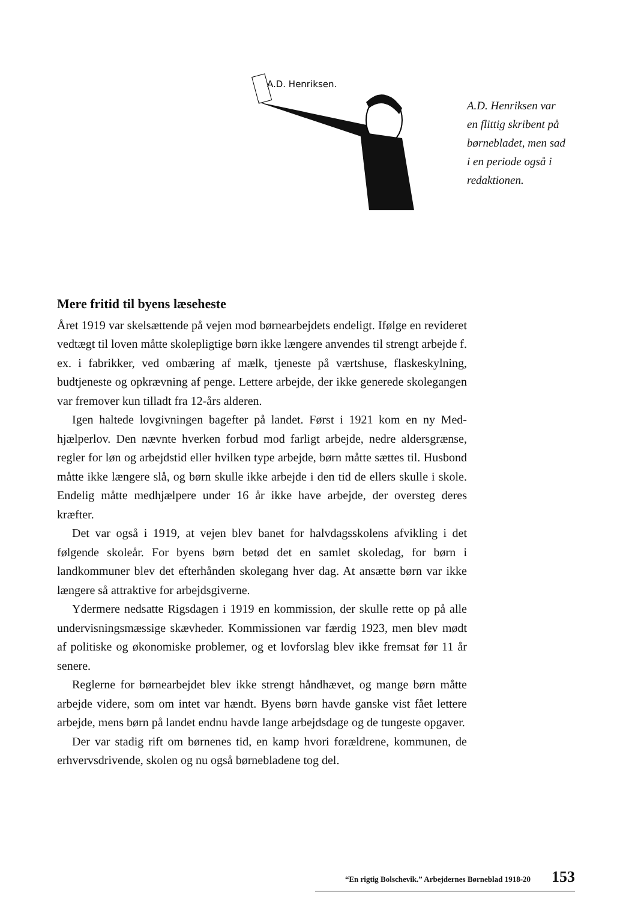A.D. Henriksen.
A.D. Henriksen var en flittig skribent på børne­bladet, men sad i en periode også i redaktionen.
Mere fritid til byens læseheste
Året 1919 var skelsættende på vejen mod børnearbejdets endeligt. Ifølge en revideret vedtægt til loven måtte skolepligtige børn ikke længere anvendes til strengt arbejde f. ex. i fabrikker, ved ombæring af mælk, tjeneste på værtshuse, flaskeskylning, budtjeneste og opkrævning af penge. Lettere arbejde, der ikke generede skolegangen var fremover kun tilladt fra 12-års alderen.
Igen haltede lovgivningen bagefter på landet. Først i 1921 kom en ny Med­hjælperlov. Den nævnte hverken forbud mod farligt arbejde, nedre alders­grænse, regler for løn og arbejdstid eller hvilken type arbejde, børn måtte sættes til. Husbond måtte ikke længere slå, og børn skulle ikke arbejde i den tid de ellers skulle i skole. Endelig måtte medhjælpere under 16 år ikke have arbejde, der oversteg deres kræfter.
Det var også i 1919, at vejen blev banet for halvdagsskolens afvikling i det følgende skoleår. For byens børn betød det en samlet skoledag, for børn i landkommuner blev det efterhånden skolegang hver dag. At ansætte børn var ikke længere så attraktive for arbejdsgiverne.
Ydermere nedsatte Rigsdagen i 1919 en kommission, der skulle rette op på alle undervisningsmæssige skævheder. Kommissionen var færdig 1923, men blev mødt af politiske og økonomiske problemer, og et lovforslag blev ikke fremsat før 11 år senere.
Reglerne for børnearbejdet blev ikke strengt håndhævet, og mange børn måtte arbejde videre, som om intet var hændt. Byens børn havde ganske vist fået lettere arbejde, mens børn på landet endnu havde lange arbejdsdage og de tungeste opgaver.
Der var stadig rift om børnenes tid, en kamp hvori forældrene, kommu­nen, de erhvervsdrivende, skolen og nu også børnebladene tog del.
“En rigtig Bolschevik.” Arbejdernes Børneblad 1918-20 153